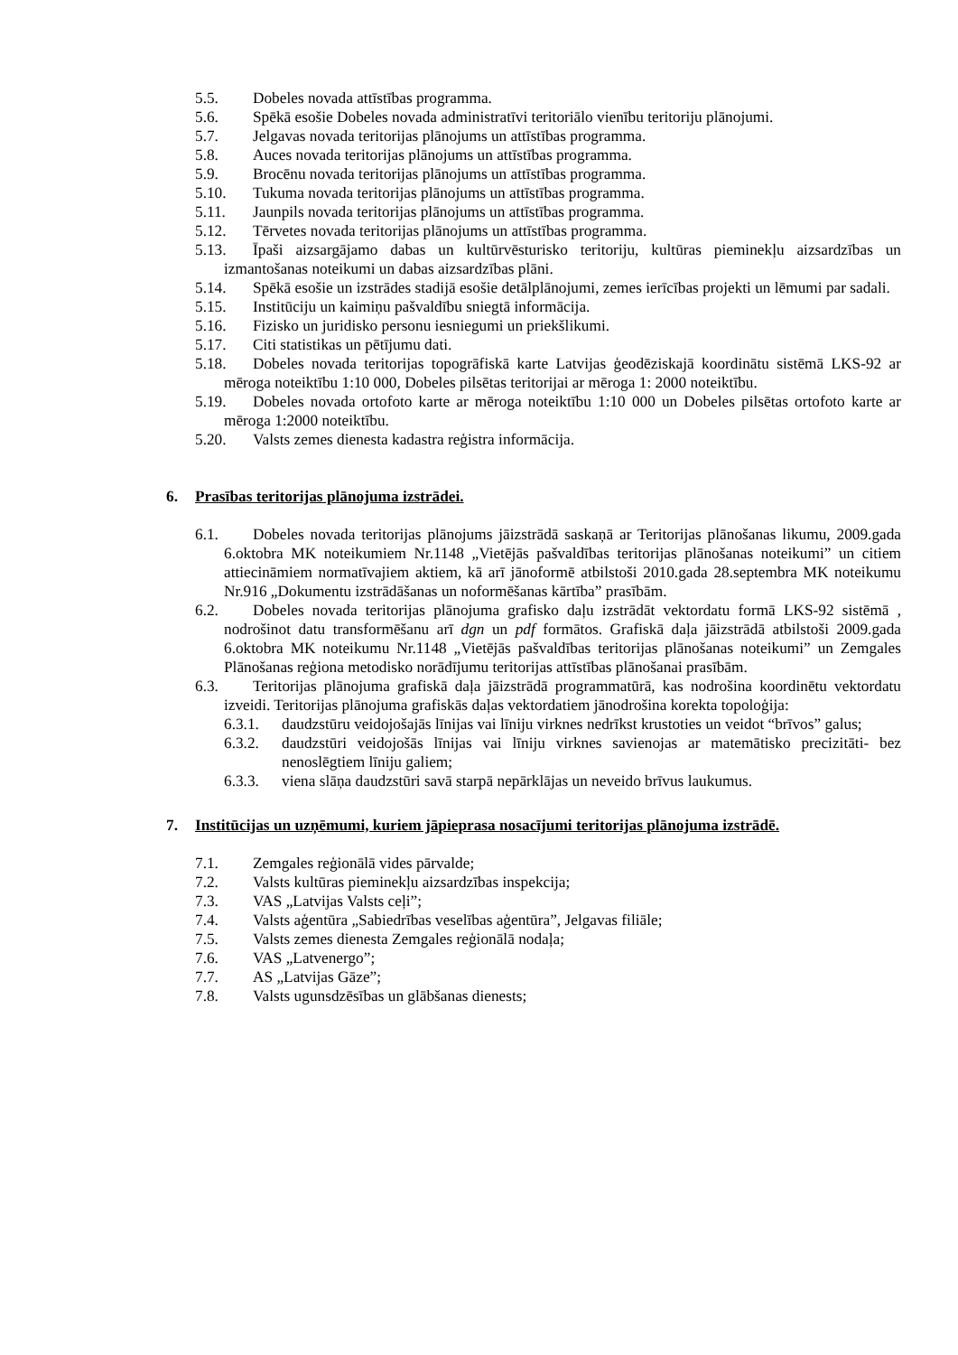5.5. Dobeles novada attīstības programma.
5.6. Spēkā esošie Dobeles novada administratīvi teritoriālo vienību teritoriju plānojumi.
5.7. Jelgavas novada teritorijas plānojums un attīstības programma.
5.8. Auces novada teritorijas plānojums un attīstības programma.
5.9. Brocēnu novada teritorijas plānojums un attīstības programma.
5.10. Tukuma novada teritorijas plānojums un attīstības programma.
5.11. Jaunpils novada teritorijas plānojums un attīstības programma.
5.12. Tērvetes novada teritorijas plānojums un attīstības programma.
5.13. Īpaši aizsargājamo dabas un kultūrvēsturisko teritoriju, kultūras pieminekļu aizsardzības un izmantošanas noteikumi un dabas aizsardzības plāni.
5.14. Spēkā esošie un izstrādes stadijā esošie detālplānojumi, zemes ierīcības projekti un lēmumi par sadali.
5.15. Institūciju un kaimiņu pašvaldību sniegtā informācija.
5.16. Fizisko un juridisko personu iesniegumi un priekšlikumi.
5.17. Citi statistikas un pētījumu dati.
5.18. Dobeles novada teritorijas topogrāfiskā karte Latvijas ģeodēziskajā koordinātu sistēmā LKS-92 ar mēroga noteiktību 1:10 000, Dobeles pilsētas teritorijai ar mēroga 1: 2000 noteiktību.
5.19. Dobeles novada ortofoto karte ar mēroga noteiktību 1:10 000 un Dobeles pilsētas ortofoto karte ar mēroga 1:2000 noteiktību.
5.20. Valsts zemes dienesta kadastra reģistra informācija.
6. Prasības teritorijas plānojuma izstrādei.
6.1. Dobeles novada teritorijas plānojums jāizstrādā saskaņā ar Teritorijas plānošanas likumu, 2009.gada 6.oktobra MK noteikumiem Nr.1148 „Vietējās pašvaldības teritorijas plānošanas noteikumi” un citiem attiecināmiem normatīvajiem aktiem, kā arī jānoformē atbilstoši 2010.gada 28.septembra MK noteikumu Nr.916 „Dokumentu izstrādāšanas un noformēšanas kārtība” prasībām.
6.2. Dobeles novada teritorijas plānojuma grafisko daļu izstrādāt vektordatu formā LKS-92 sistēmā , nodrošinot datu transformēšanu arī dgn un pdf formātos. Grafiskā daļa jāizstrādā atbilstoši 2009.gada 6.oktobra MK noteikumu Nr.1148 „Vietējās pašvaldības teritorijas plānošanas noteikumi” un Zemgales Plānošanas reģiona metodisko norādījumu teritorijas attīstības plānošanai prasībām.
6.3. Teritorijas plānojuma grafiskā daļa jāizstrādā programmatūrā, kas nodrošina koordinētu vektordatu izveidi. Teritorijas plānojuma grafiskās daļas vektordatiem jānodrošina korekta topoloģija:
6.3.1. daudzstūru veidojošajās līnijas vai līniju virknes nedrīkst krustoties un veidot “brīvos” galus;
6.3.2. daudzstūri veidojošās līnijas vai līniju virknes savienojas ar matemātisko precizitāti- bez nenoslēgtiem līniju galiem;
6.3.3. viena slāņa daudzstūri savā starpā nepārklājas un neveido brīvus laukumus.
7. Institūcijas un uzņēmumi, kuriem jāpieprasa nosacījumi teritorijas plānojuma izstrādē.
7.1. Zemgales reģionālā vides pārvalde;
7.2. Valsts kultūras pieminekļu aizsardzības inspekcija;
7.3. VAS „Latvijas Valsts ceļi”;
7.4. Valsts aģentūra „Sabiedrības veselības aģentūra”, Jelgavas filiāle;
7.5. Valsts zemes dienesta Zemgales reģionālā nodaļa;
7.6. VAS „Latvenergo”;
7.7. AS „Latvijas Gāze”;
7.8. Valsts ugunsdzēsības un glābšanas dienests;